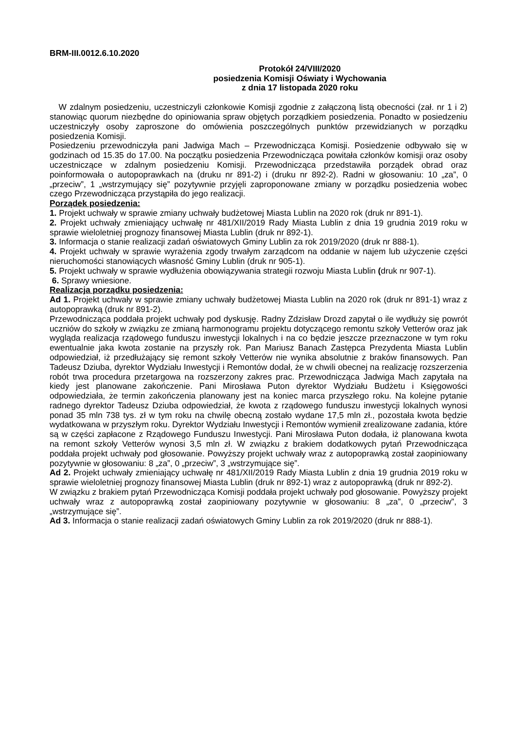BRM-III.0012.6.10.2020
Protokół 24/VIII/2020
posiedzenia Komisji Oświaty i Wychowania
z dnia 17 listopada 2020 roku
W zdalnym posiedzeniu, uczestniczyli członkowie Komisji zgodnie z załączoną listą obecności (zał. nr 1 i 2) stanowiąc quorum niezbędne do opiniowania spraw objętych porządkiem posiedzenia. Ponadto w posiedzeniu uczestniczyły osoby zaproszone do omówienia poszczególnych punktów przewidzianych w porządku posiedzenia Komisji.
Posiedzeniu przewodniczyła pani Jadwiga Mach – Przewodnicząca Komisji. Posiedzenie odbywało się w godzinach od 15.35 do 17.00. Na początku posiedzenia Przewodnicząca powitała członków komisji oraz osoby uczestniczące w zdalnym posiedzeniu Komisji. Przewodnicząca przedstawiła porządek obrad oraz poinformowała o autopoprawkach na (druku nr 891-2) i (druku nr 892-2). Radni w głosowaniu: 10 „za”, 0 „przeciw”, 1 „wstrzymujący się” pozytywnie przyjęli zaproponowane zmiany w porządku posiedzenia wobec czego Przewodnicząca przystąpiła do jego realizacji.
Porządek posiedzenia:
1. Projekt uchwały w sprawie zmiany uchwały budżetowej Miasta Lublin na 2020 rok (druk nr 891-1).
2. Projekt uchwały zmieniający uchwałę nr 481/XII/2019 Rady Miasta Lublin z dnia 19 grudnia 2019 roku w sprawie wieloletniej prognozy finansowej Miasta Lublin (druk nr 892-1).
3. Informacja o stanie realizacji zadań oświatowych Gminy Lublin za rok 2019/2020 (druk nr 888-1).
4. Projekt uchwały w sprawie wyrażenia zgody trwałym zarządcom na oddanie w najem lub użyczenie części nieruchomości stanowiących własność Gminy Lublin (druk nr 905-1).
5. Projekt uchwały w sprawie wydłużenia obowiązywania strategii rozwoju Miasta Lublin (druk nr 907-1).
6. Sprawy wniesione.
Realizacja porządku posiedzenia:
Ad 1. Projekt uchwały w sprawie zmiany uchwały budżetowej Miasta Lublin na 2020 rok (druk nr 891-1) wraz z autopoprawką (druk nr 891-2).
Przewodnicząca poddała projekt uchwały pod dyskusję. Radny Zdzisław Drozd zapytał o ile wydłuży się powrót uczniów do szkoły w związku ze zmianą harmonogramu projektu dotyczącego remontu szkoły Vetterów oraz jak wygląda realizacja rządowego funduszu inwestycji lokalnych i na co będzie jeszcze przeznaczone w tym roku ewentualnie jaka kwota zostanie na przyszły rok. Pan Mariusz Banach Zastępca Prezydenta Miasta Lublin odpowiedział, iż przedłużający się remont szkoły Vetterów nie wynika absolutnie z braków finansowych. Pan Tadeusz Dziuba, dyrektor Wydziału Inwestycji i Remontów dodał, że w chwili obecnej na realizację rozszerzenia robót trwa procedura przetargowa na rozszerzony zakres prac. Przewodnicząca Jadwiga Mach zapytała na kiedy jest planowane zakończenie. Pani Mirosława Puton dyrektor Wydziału Budżetu i Księgowości odpowiedziała, że termin zakończenia planowany jest na koniec marca przyszłego roku. Na kolejne pytanie radnego dyrektor Tadeusz Dziuba odpowiedział, że kwota z rządowego funduszu inwestycji lokalnych wynosi ponad 35 mln 738 tys. zł w tym roku na chwilę obecną zostało wydane 17,5 mln zł., pozostała kwota będzie wydatkowana w przyszłym roku. Dyrektor Wydziału Inwestycji i Remontów wymienił zrealizowane zadania, które są w części zapłacone z Rządowego Funduszu Inwestycji. Pani Mirosława Puton dodała, iż planowana kwota na remont szkoły Vetterów wynosi 3,5 mln zł. W związku z brakiem dodatkowych pytań Przewodnicząca poddała projekt uchwały pod głosowanie. Powyższy projekt uchwały wraz z autopoprawką został zaopiniowany pozytywnie w głosowaniu: 8 „za”, 0 „przeciw”, 3 „wstrzymujące się”.
Ad 2. Projekt uchwały zmieniający uchwałę nr 481/XII/2019 Rady Miasta Lublin z dnia 19 grudnia 2019 roku w sprawie wieloletniej prognozy finansowej Miasta Lublin (druk nr 892-1) wraz z autopoprawką (druk nr 892-2).
W związku z brakiem pytań Przewodnicząca Komisji poddała projekt uchwały pod głosowanie. Powyższy projekt uchwały wraz z autopoprawką został zaopiniowany pozytywnie w głosowaniu: 8 „za”, 0 „przeciw”, 3 „wstrzymujące się”.
Ad 3. Informacja o stanie realizacji zadań oświatowych Gminy Lublin za rok 2019/2020 (druk nr 888-1).